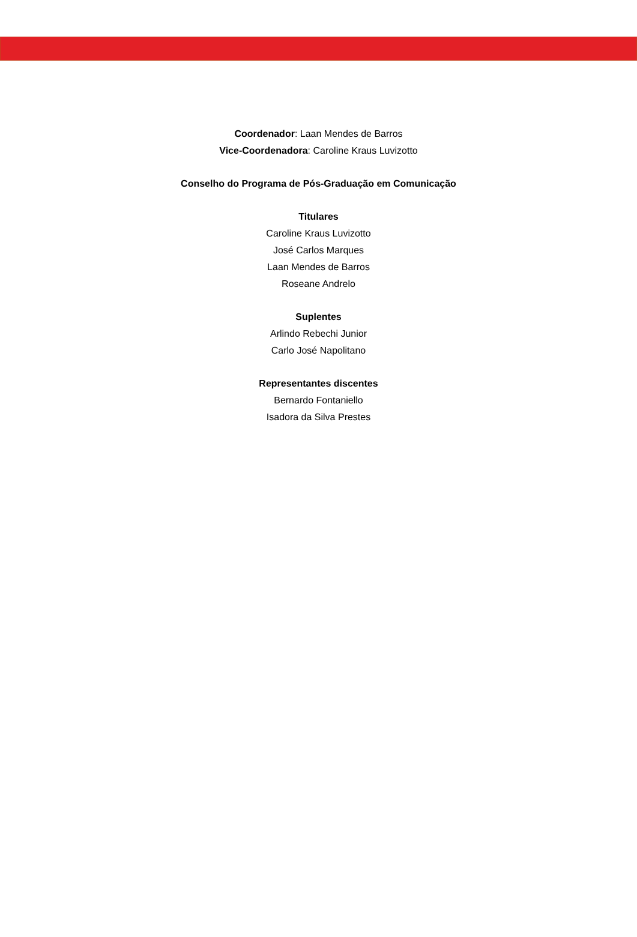Coordenador: Laan Mendes de Barros
Vice-Coordenadora: Caroline Kraus Luvizotto
Conselho do Programa de Pós-Graduação em Comunicação
Titulares
Caroline Kraus Luvizotto
José Carlos Marques
Laan Mendes de Barros
Roseane Andrelo
Suplentes
Arlindo Rebechi Junior
Carlo José Napolitano
Representantes discentes
Bernardo Fontaniello
Isadora da Silva Prestes